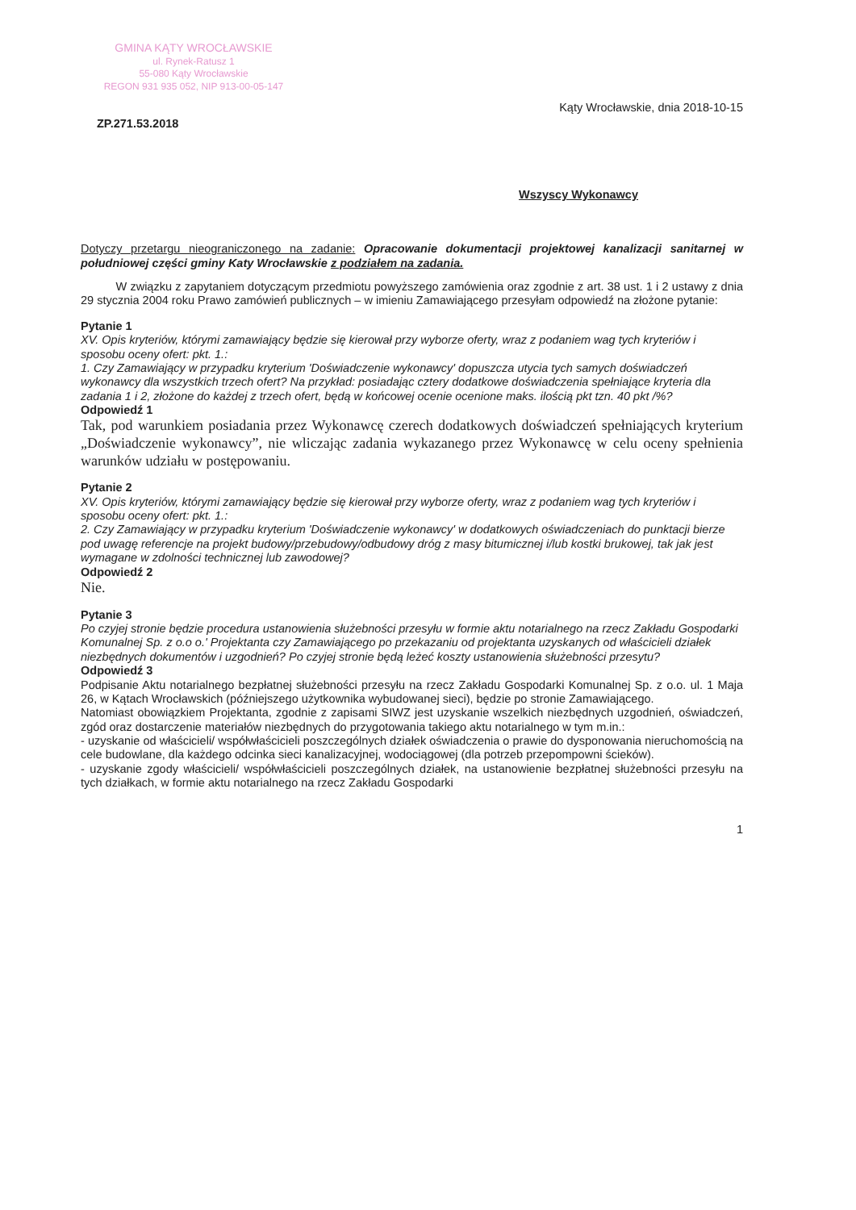GMINA KĄTY WROCŁAWSKIE
ul. Rynek-Ratusz 1
55-080 Kąty Wrocławskie
REGON 931 935 052, NIP 913-00-05-147
ZP.271.53.2018 Kąty Wrocławskie, dnia 2018-10-15
Wszyscy Wykonawcy
Dotyczy przetargu nieograniczonego na zadanie: Opracowanie dokumentacji projektowej kanalizacji sanitarnej w południowej części gminy Katy Wrocławskie z podziałem na zadania.
   W związku z zapytaniem dotyczącym przedmiotu powyższego zamówienia oraz zgodnie z art. 38 ust. 1 i 2 ustawy z dnia 29 stycznia 2004 roku Prawo zamówień publicznych – w imieniu Zamawiającego przesyłam odpowiedź na złożone pytanie:
Pytanie 1
XV. Opis kryteriów, którymi zamawiający będzie się kierował przy wyborze oferty, wraz z podaniem wag tych kryteriów i sposobu oceny ofert: pkt. 1.:
1. Czy Zamawiający w przypadku kryterium 'Doświadczenie wykonawcy' dopuszcza utycia tych samych doświadczeń wykonawcy dla wszystkich trzech ofert? Na przykład: posiadając cztery dodatkowe doświadczenia spełniające kryteria dla zadania 1 i 2, złożone do każdej z trzech ofert, będą w końcowej ocenie ocenione maks. ilością pkt tzn. 40 pkt /%?
Odpowiedź 1
Tak, pod warunkiem posiadania przez Wykonawcę czerech dodatkowych doświadczeń spełniających kryterium „Doświadczenie wykonawcy”, nie wliczając zadania wykazanego przez Wykonawcę w celu oceny spełnienia warunków udziału w postępowaniu.
Pytanie 2
XV. Opis kryteriów, którymi zamawiający będzie się kierował przy wyborze oferty, wraz z podaniem wag tych kryteriów i sposobu oceny ofert: pkt. 1.:
2. Czy Zamawiający w przypadku kryterium 'Doświadczenie wykonawcy' w dodatkowych oświadczeniach do punktacji bierze pod uwagę referencje na projekt budowy/przebudowy/odbudowy dróg z masy bitumicznej i/lub kostki brukowej, tak jak jest wymagane w zdolności technicznej lub zawodowej?
Odpowiedź 2
Nie.
Pytanie 3
Po czyjej stronie będzie procedura ustanowienia służebności przesyłu w formie aktu notarialnego na rzecz Zakładu Gospodarki Komunalnej Sp. z o.o o.' Projektanta czy Zamawiającego po przekazaniu od projektanta uzyskanych od właścicieli działek niezbędnych dokumentów i uzgodnień? Po czyjej stronie będą leżeć koszty ustanowienia służebności przesytu?
Odpowiedź 3
Podpisanie Aktu notarialnego bezpłatnej służebności przesyłu na rzecz Zakładu Gospodarki Komunalnej Sp. z o.o. ul. 1 Maja 26, w Kątach Wrocławskich (późniejszego użytkownika wybudowanej sieci), będzie po stronie Zamawiającego.
Natomiast obowiązkiem Projektanta, zgodnie z zapisami SIWZ jest uzyskanie wszelkich niezbędnych uzgodnień, oświadczeń, zgód oraz dostarczenie materiałów niezbędnych do przygotowania takiego aktu notarialnego w tym m.in.:
- uzyskanie od właścicieli/ współwłaścicieli poszczególnych działek oświadczenia o prawie do dysponowania nieruchomością na cele budowlane, dla każdego odcinka sieci kanalizacyjnej, wodociągowej (dla potrzeb przepompowni ścieków).
- uzyskanie zgody właścicieli/ współwłaścicieli poszczególnych działek, na ustanowienie bezpłatnej służebności przesyłu na tych działkach, w formie aktu notarialnego na rzecz Zakładu Gospodarki
1